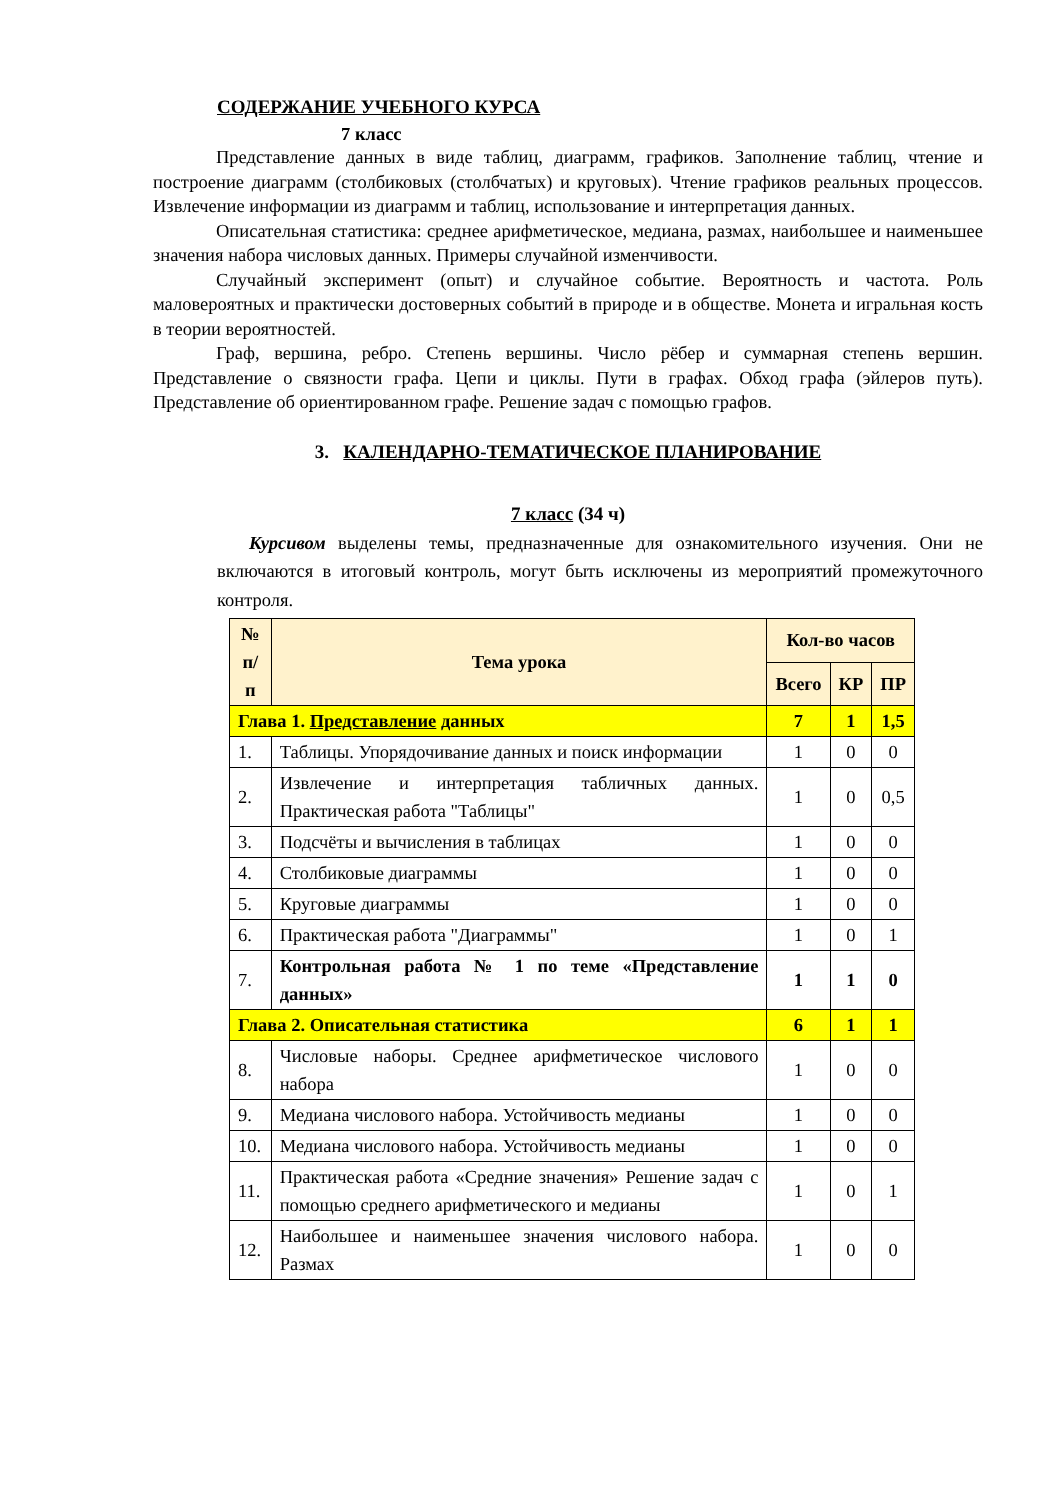СОДЕРЖАНИЕ УЧЕБНОГО КУРСА
7 класс
Представление данных в виде таблиц, диаграмм, графиков. Заполнение таблиц, чтение и построение диаграмм (столбиковых (столбчатых) и круговых). Чтение графиков реальных процессов. Извлечение информации из диаграмм и таблиц, использование и интерпретация данных.
Описательная статистика: среднее арифметическое, медиана, размах, наибольшее и наименьшее значения набора числовых данных. Примеры случайной изменчивости.
Случайный эксперимент (опыт) и случайное событие. Вероятность и частота. Роль маловероятных и практически достоверных событий в природе и в обществе. Монета и игральная кость в теории вероятностей.
Граф, вершина, ребро. Степень вершины. Число рёбер и суммарная степень вершин. Представление о связности графа. Цепи и циклы. Пути в графах. Обход графа (эйлеров путь). Представление об ориентированном графе. Решение задач с помощью графов.
3. КАЛЕНДАРНО-ТЕМАТИЧЕСКОЕ ПЛАНИРОВАНИЕ
7 класс (34 ч)
Курсивом выделены темы, предназначенные для ознакомительного изучения. Они не включаются в итоговый контроль, могут быть исключены из мероприятий промежуточного контроля.
| № п/п | Тема урока | Кол-во часов | | |
| --- | --- | --- | --- | --- |
| | | Всего | КР | ПР |
| Глава 1. Представление данных | | 7 | 1 | 1,5 |
| 1. | Таблицы. Упорядочивание данных и поиск информации | 1 | 0 | 0 |
| 2. | Извлечение и интерпретация табличных данных. Практическая работа "Таблицы" | 1 | 0 | 0,5 |
| 3. | Подсчёты и вычисления в таблицах | 1 | 0 | 0 |
| 4. | Столбиковые диаграммы | 1 | 0 | 0 |
| 5. | Круговые диаграммы | 1 | 0 | 0 |
| 6. | Практическая работа "Диаграммы" | 1 | 0 | 1 |
| 7. | Контрольная работа № 1 по теме «Представление данных» | 1 | 1 | 0 |
| Глава 2. Описательная статистика | | 6 | 1 | 1 |
| 8. | Числовые наборы. Среднее арифметическое числового набора | 1 | 0 | 0 |
| 9. | Медиана числового набора. Устойчивость медианы | 1 | 0 | 0 |
| 10. | Медиана числового набора. Устойчивость медианы | 1 | 0 | 0 |
| 11. | Практическая работа «Средние значения» Решение задач с помощью среднего арифметического и медианы | 1 | 0 | 1 |
| 12. | Наибольшее и наименьшее значения числового набора. Размах | 1 | 0 | 0 |